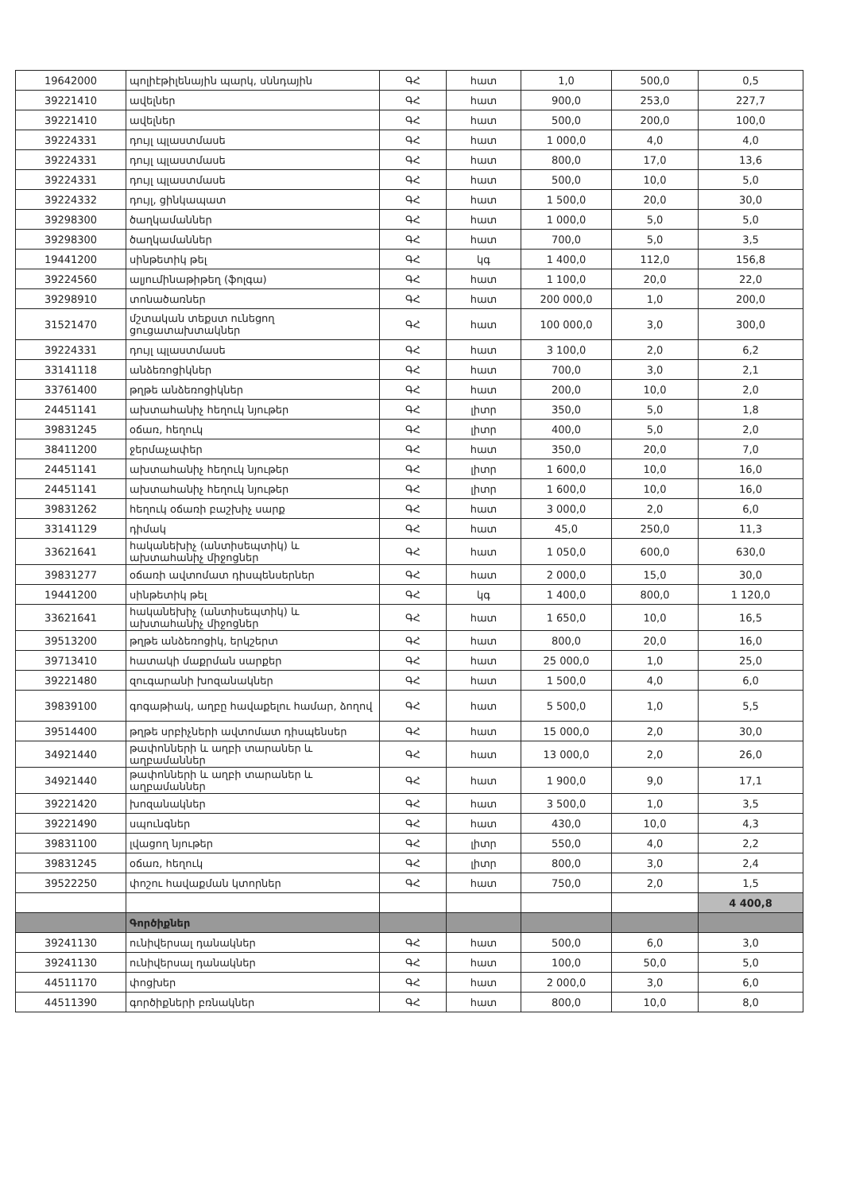| 19642000 | պոլիէթիլենային պարկ, սննդային | ԳՀ | հատ | 1,0 | 500,0 | 0,5 |
| 39221410 | ավելներ | ԳՀ | հատ | 900,0 | 253,0 | 227,7 |
| 39221410 | ավելներ | ԳՀ | հատ | 500,0 | 200,0 | 100,0 |
| 39224331 | դույլ պլաստմասե | ԳՀ | հատ | 1 000,0 | 4,0 | 4,0 |
| 39224331 | դույլ պլաստմասե | ԳՀ | հատ | 800,0 | 17,0 | 13,6 |
| 39224331 | դույլ պլաստմասե | ԳՀ | հատ | 500,0 | 10,0 | 5,0 |
| 39224332 | դույլ, ցինկապատ | ԳՀ | հատ | 1 500,0 | 20,0 | 30,0 |
| 39298300 | ծաղկամաններ | ԳՀ | հատ | 1 000,0 | 5,0 | 5,0 |
| 39298300 | ծաղկամաններ | ԳՀ | հատ | 700,0 | 5,0 | 3,5 |
| 19441200 | սինթետիկ թել | ԳՀ | կգ | 1 400,0 | 112,0 | 156,8 |
| 39224560 | ալյումինաթիթեղ (ֆոլգա) | ԳՀ | հատ | 1 100,0 | 20,0 | 22,0 |
| 39298910 | տոնածառներ | ԳՀ | հատ | 200 000,0 | 1,0 | 200,0 |
| 31521470 | մշտական տեքստ ունեցող ցուցատախտակներ | ԳՀ | հատ | 100 000,0 | 3,0 | 300,0 |
| 39224331 | դույլ պլաստմասե | ԳՀ | հատ | 3 100,0 | 2,0 | 6,2 |
| 33141118 | անձեռոցիկներ | ԳՀ | հատ | 700,0 | 3,0 | 2,1 |
| 33761400 | թղթե անձեռոցիկներ | ԳՀ | հատ | 200,0 | 10,0 | 2,0 |
| 24451141 | ախտահանիչ հեղուկ նյութեր | ԳՀ | լիտր | 350,0 | 5,0 | 1,8 |
| 39831245 | օճառ, հեղուկ | ԳՀ | լիտր | 400,0 | 5,0 | 2,0 |
| 38411200 | ջերմաչափեր | ԳՀ | հատ | 350,0 | 20,0 | 7,0 |
| 24451141 | ախտահանիչ հեղուկ նյութեր | ԳՀ | լիտր | 1 600,0 | 10,0 | 16,0 |
| 24451141 | ախտահանիչ հեղուկ նյութեր | ԳՀ | լիտր | 1 600,0 | 10,0 | 16,0 |
| 39831262 | հեղուկ օճառի բաշխիչ սարք | ԳՀ | հատ | 3 000,0 | 2,0 | 6,0 |
| 33141129 | դիմակ | ԳՀ | հատ | 45,0 | 250,0 | 11,3 |
| 33621641 | հականեխիչ (անտիսեպտիկ) և ախտահանիչ միջոցներ | ԳՀ | հատ | 1 050,0 | 600,0 | 630,0 |
| 39831277 | օճառի ավտոմատ դիսպենսերներ | ԳՀ | հատ | 2 000,0 | 15,0 | 30,0 |
| 19441200 | սինթետիկ թել | ԳՀ | կգ | 1 400,0 | 800,0 | 1 120,0 |
| 33621641 | հականեխիչ (անտիսեպտիկ) և ախտահանիչ միջոցներ | ԳՀ | հատ | 1 650,0 | 10,0 | 16,5 |
| 39513200 | թղթե անձեռոցիկ, երկշերտ | ԳՀ | հատ | 800,0 | 20,0 | 16,0 |
| 39713410 | հատակի մաքրման սարքեր | ԳՀ | հատ | 25 000,0 | 1,0 | 25,0 |
| 39221480 | զուգարանի խոզանակներ | ԳՀ | հատ | 1 500,0 | 4,0 | 6,0 |
| 39839100 | գոգաթիակ, աղբը հավաքելու համար, ձողով | ԳՀ | հատ | 5 500,0 | 1,0 | 5,5 |
| 39514400 | թղթե սրբիչների ավտոմատ դիսպենսեր | ԳՀ | հատ | 15 000,0 | 2,0 | 30,0 |
| 34921440 | թափոնների և աղբի տարաներ և աղբամաններ | ԳՀ | հատ | 13 000,0 | 2,0 | 26,0 |
| 34921440 | թափոնների և աղբի տարաներ և աղբամաններ | ԳՀ | հատ | 1 900,0 | 9,0 | 17,1 |
| 39221420 | խոզանակներ | ԳՀ | հատ | 3 500,0 | 1,0 | 3,5 |
| 39221490 | սպունգներ | ԳՀ | հատ | 430,0 | 10,0 | 4,3 |
| 39831100 | լվացող նյութեր | ԳՀ | լիտր | 550,0 | 4,0 | 2,2 |
| 39831245 | օճառ, հեղուկ | ԳՀ | լիտր | 800,0 | 3,0 | 2,4 |
| 39522250 | փոշու հավաքման կտորներ | ԳՀ | հատ | 750,0 | 2,0 | 1,5 |
| | | | | | | 4 400,8 |
| | Գործիքներ | | | | | |
| 39241130 | ունիվերսալ դանակներ | ԳՀ | հատ | 500,0 | 6,0 | 3,0 |
| 39241130 | ունիվերսալ դանակներ | ԳՀ | հատ | 100,0 | 50,0 | 5,0 |
| 44511170 | փոցխեր | ԳՀ | հատ | 2 000,0 | 3,0 | 6,0 |
| 44511390 | գործիքների բռնակներ | ԳՀ | հատ | 800,0 | 10,0 | 8,0 |